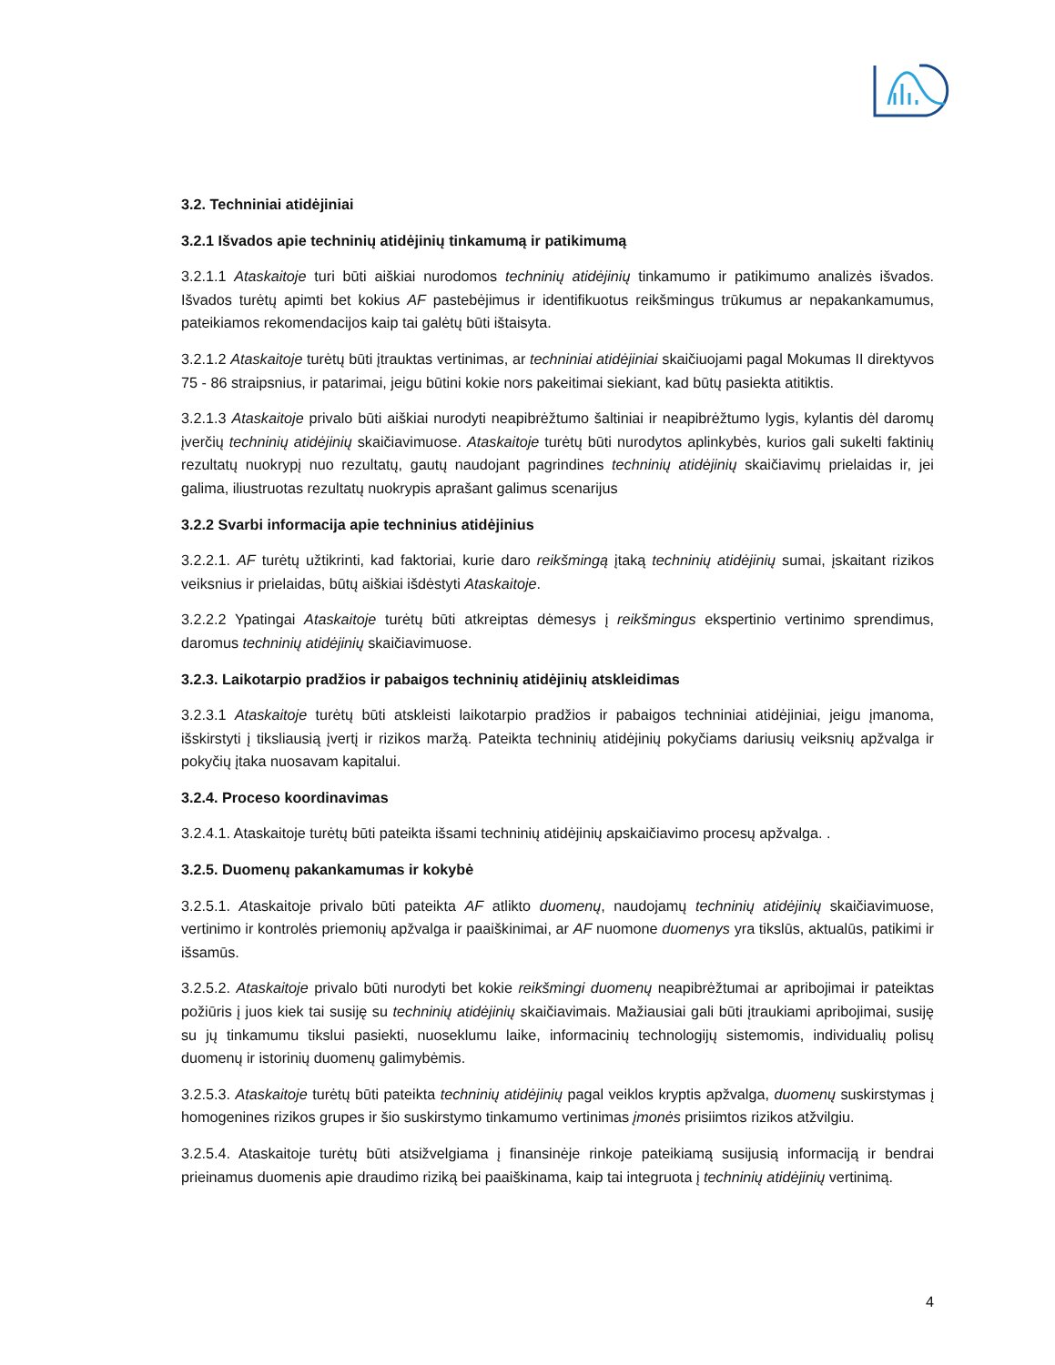3.2. Techniniai atidėjiniai
3.2.1 Išvados apie techninių atidėjinių tinkamumą ir patikimumą
3.2.1.1 Ataskaitoje turi būti aiškiai nurodomos techninių atidėjinių tinkamumo ir patikimumo analizės išvados. Išvados turėtų apimti bet kokius AF pastebėjimus ir identifikuotus reikšmingus trūkumus ar nepakankamumus, pateikiamos rekomendacijos kaip tai galėtų būti ištaisyta.
3.2.1.2 Ataskaitoje turėtų būti įtrauktas vertinimas, ar techniniai atidėjiniai skaičiuojami pagal Mokumas II direktyvos 75 - 86 straipsnius, ir patarimai, jeigu būtini kokie nors pakeitimai siekiant, kad būtų pasiekta atitiktis.
3.2.1.3 Ataskaitoje privalo būti aiškiai nurodyti neapibrėžtumo šaltiniai ir neapibrėžtumo lygis, kylantis dėl daromų įverčių techninių atidėjinių skaičiavimuose. Ataskaitoje turėtų būti nurodytos aplinkybės, kurios gali sukelti faktinių rezultatų nuokrypį nuo rezultatų, gautų naudojant pagrindines techninių atidėjinių skaičiavimų prielaidas ir, jei galima, iliustruotas rezultatų nuokrypis aprašant galimus scenarijus
3.2.2 Svarbi informacija apie techninius atidėjinius
3.2.2.1. AF turėtų užtikrinti, kad faktoriai, kurie daro reikšmingą įtaką techninių atidėjinių sumai, įskaitant rizikos veiksnius ir prielaidas, būtų aiškiai išdėstyti Ataskaitoje.
3.2.2.2 Ypatingai Ataskaitoje turėtų būti atkreiptas dėmesys į reikšmingus ekspertinio vertinimo sprendimus, daromus techninių atidėjinių skaičiavimuose.
3.2.3. Laikotarpio pradžios ir pabaigos techninių atidėjinių atskleidimas
3.2.3.1 Ataskaitoje turėtų būti atskleisti laikotarpio pradžios ir pabaigos techniniai atidėjiniai, jeigu įmanoma, išskirstyti į tiksliausią įvertį ir rizikos maržą. Pateikta techninių atidėjinių pokyčiams dariusių veiksnių apžvalga ir pokyčių įtaka nuosavam kapitalui.
3.2.4. Proceso koordinavimas
3.2.4.1. Ataskaitoje turėtų būti pateikta išsami techninių atidėjinių apskaičiavimo procesų apžvalga. .
3.2.5. Duomenų pakankamumas ir kokybė
3.2.5.1. Ataskaitoje privalo būti pateikta AF atlikto duomenų, naudojamų techninių atidėjinių skaičiavimuose, vertinimo ir kontrolės priemonių apžvalga ir paaiškinimai, ar AF nuomone duomenys yra tikslūs, aktualūs, patikimi ir išsamūs.
3.2.5.2. Ataskaitoje privalo būti nurodyti bet kokie reikšmingi duomenų neapibrėžtumai ar apribojimai ir pateiktas požiūris į juos kiek tai susiję su techninių atidėjinių skaičiavimais. Mažiausiai gali būti įtraukiami apribojimai, susiję su jų tinkamumu tikslui pasiekti, nuoseklumu laike, informacinių technologijų sistemomis, individualių polisų duomenų ir istorinių duomenų galimybėmis.
3.2.5.3. Ataskaitoje turėtų būti pateikta techninių atidėjinių pagal veiklos kryptis apžvalga, duomenų suskirstymas į homogenines rizikos grupes ir šio suskirstymo tinkamumo vertinimas įmonės prisiimtos rizikos atžvilgiu.
3.2.5.4. Ataskaitoje turėtų būti atsižvelgiama į finansinėje rinkoje pateikiamą susijusią informaciją ir bendrai prieinamus duomenis apie draudimo riziką bei paaiškinama, kaip tai integruota į techninių atidėjinių vertinimą.
4